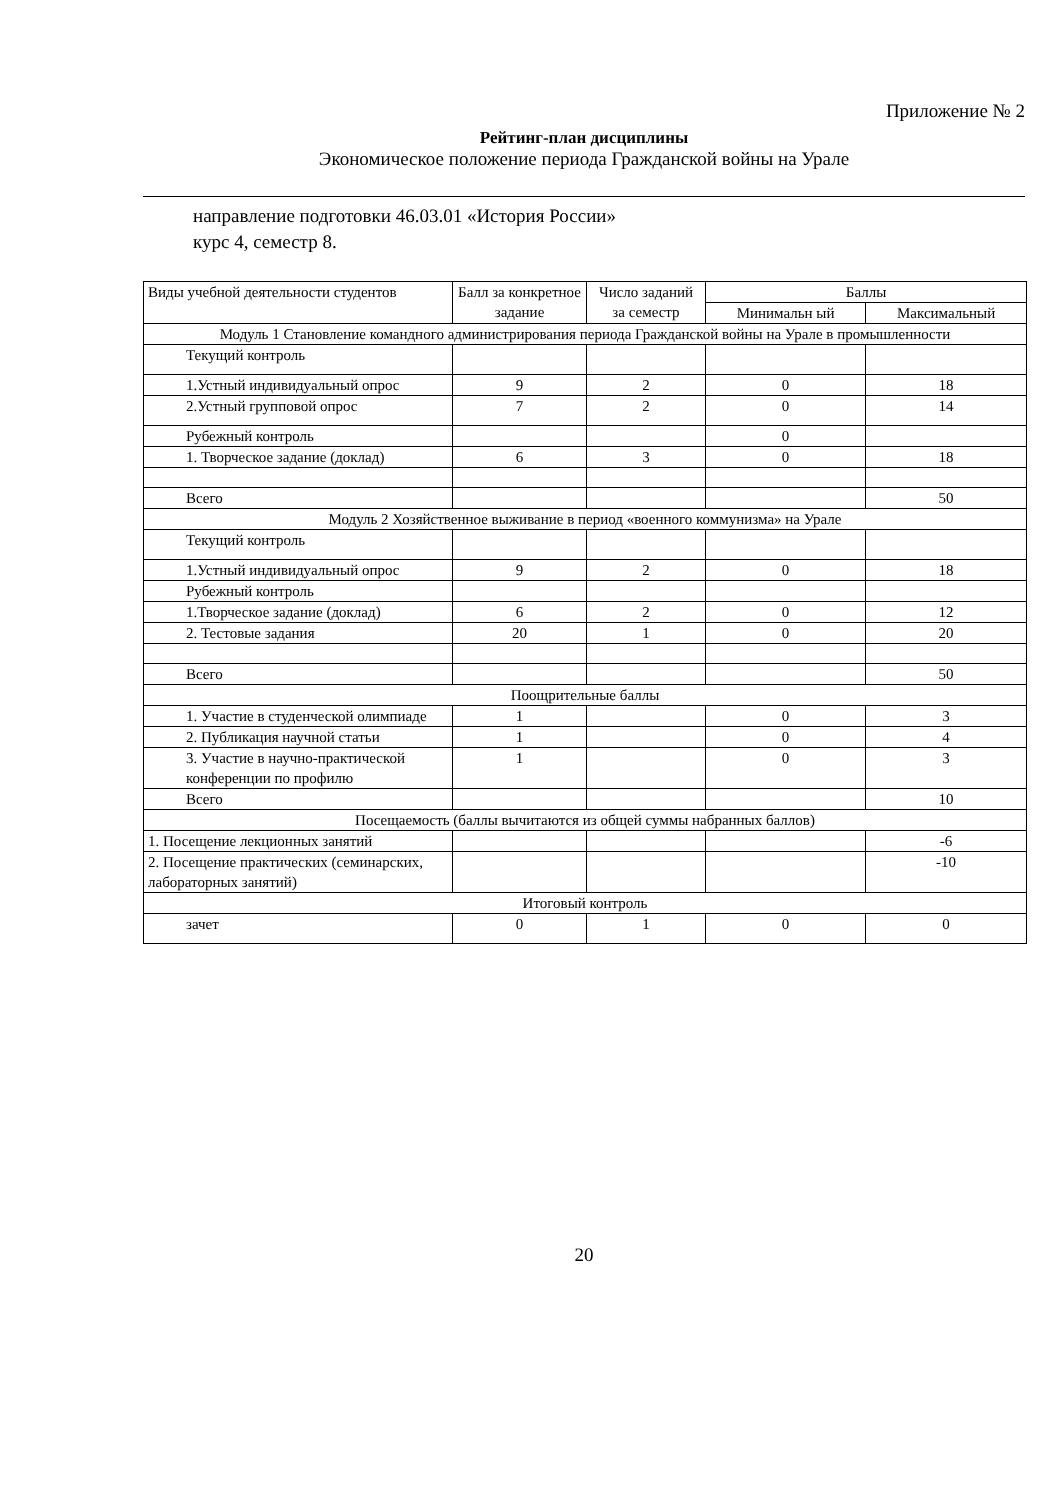Приложение № 2
Рейтинг-план дисциплины
Экономическое положение периода Гражданской войны на Урале
направление подготовки 46.03.01 «История России»
курс 4, семестр 8.
| Виды учебной деятельности студентов | Балл за конкретное задание | Число заданий за семестр | Баллы | |
| --- | --- | --- | --- | --- |
| | | | Минимальн ый | Максимальный |
| Модуль 1 Становление командного администрирования периода Гражданской войны на Урале в промышленности | | | | |
| Текущий контроль | | | | |
| 1.Устный индивидуальный опрос | 9 | 2 | 0 | 18 |
| 2.Устный групповой опрос | 7 | 2 | 0 | 14 |
| Рубежный контроль | | | 0 | |
| 1. Творческое задание (доклад) | 6 | 3 | 0 | 18 |
| Всего | | | | 50 |
| Модуль 2 Хозяйственное выживание в период «военного коммунизма» на Урале | | | | |
| Текущий контроль | | | | |
| 1.Устный индивидуальный опрос | 9 | 2 | 0 | 18 |
| Рубежный контроль | | | | |
| 1.Творческое задание (доклад) | 6 | 2 | 0 | 12 |
| 2. Тестовые задания | 20 | 1 | 0 | 20 |
| Всего | | | | 50 |
| Поощрительные баллы | | | | |
| 1. Участие в студенческой олимпиаде | 1 | | 0 | 3 |
| 2. Публикация научной статьи | 1 | | 0 | 4 |
| 3. Участие в научно-практической конференции по профилю | 1 | | 0 | 3 |
| Всего | | | | 10 |
| Посещаемость (баллы вычитаются из общей суммы набранных баллов) | | | | |
| 1. Посещение лекционных занятий | | | | -6 |
| 2. Посещение практических (семинарских, лабораторных занятий) | | | | -10 |
| Итоговый контроль | | | | |
| зачет | 0 | 1 | 0 | 0 |
20